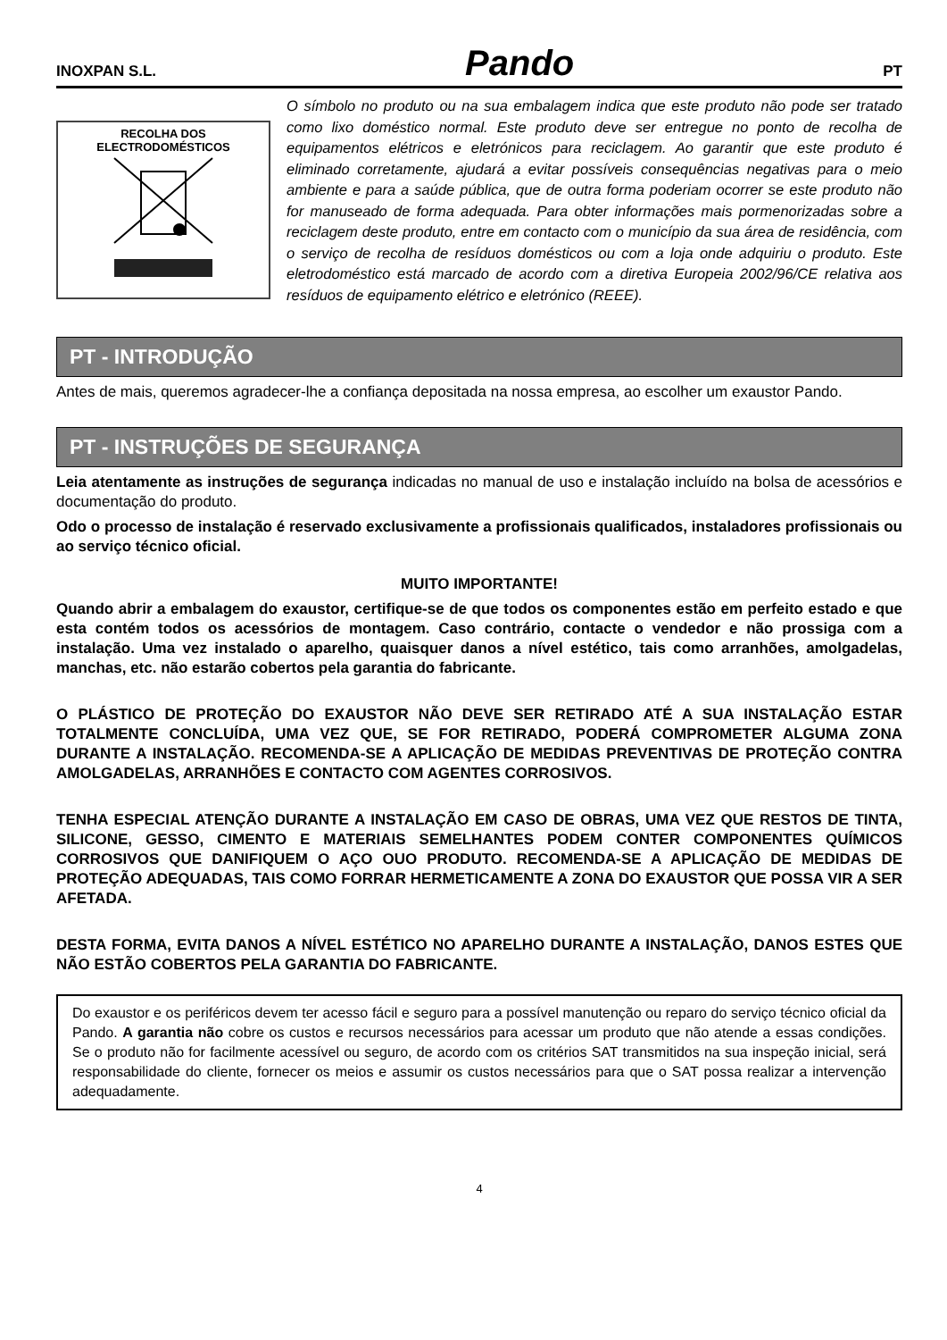INOXPAN S.L. Pando PT
RECOLHA DOS
ELECTRODOMÉSTICOS
O símbolo no produto ou na sua embalagem indica que este produto não pode ser tratado como lixo doméstico normal. Este produto deve ser entregue no ponto de recolha de equipamentos elétricos e eletrónicos para reciclagem. Ao garantir que este produto é eliminado corretamente, ajudará a evitar possíveis consequências negativas para o meio ambiente e para a saúde pública, que de outra forma poderiam ocorrer se este produto não for manuseado de forma adequada. Para obter informações mais pormenorizadas sobre a reciclagem deste produto, entre em contacto com o município da sua área de residência, com o serviço de recolha de resíduos domésticos ou com a loja onde adquiriu o produto. Este eletrodoméstico está marcado de acordo com a diretiva Europeia 2002/96/CE relativa aos resíduos de equipamento elétrico e eletrónico (REEE).
PT - INTRODUÇÃO
Antes de mais, queremos agradecer-lhe a confiança depositada na nossa empresa, ao escolher um exaustor Pando.
PT - INSTRUÇÕES DE SEGURANÇA
Leia atentamente as instruções de segurança indicadas no manual de uso e instalação incluído na bolsa de acessórios e documentação do produto.
Odo o processo de instalação é reservado exclusivamente a profissionais qualificados, instaladores profissionais ou ao serviço técnico oficial.
MUITO IMPORTANTE!
Quando abrir a embalagem do exaustor, certifique-se de que todos os componentes estão em perfeito estado e que esta contém todos os acessórios de montagem. Caso contrário, contacte o vendedor e não prossiga com a instalação. Uma vez instalado o aparelho, quaisquer danos a nível estético, tais como arranhões, amolgadelas, manchas, etc. não estarão cobertos pela garantia do fabricante.
O PLÁSTICO DE PROTEÇÃO DO EXAUSTOR NÃO DEVE SER RETIRADO ATÉ A SUA INSTALAÇÃO ESTAR TOTALMENTE CONCLUÍDA, UMA VEZ QUE, SE FOR RETIRADO, PODERÁ COMPROMETER ALGUMA ZONA DURANTE A INSTALAÇÃO. RECOMENDA-SE A APLICAÇÃO DE MEDIDAS PREVENTIVAS DE PROTEÇÃO CONTRA AMOLGADELAS, ARRANHÕES E CONTACTO COM AGENTES CORROSIVOS.
TENHA ESPECIAL ATENÇÃO DURANTE A INSTALAÇÃO EM CASO DE OBRAS, UMA VEZ QUE RESTOS DE TINTA, SILICONE, GESSO, CIMENTO E MATERIAIS SEMELHANTES PODEM CONTER COMPONENTES QUÍMICOS CORROSIVOS QUE DANIFIQUEM O AÇO OUO PRODUTO. RECOMENDA-SE A APLICAÇÃO DE MEDIDAS DE PROTEÇÃO ADEQUADAS, TAIS COMO FORRAR HERMETICAMENTE A ZONA DO EXAUSTOR QUE POSSA VIR A SER AFETADA.
DESTA FORMA, EVITA DANOS A NÍVEL ESTÉTICO NO APARELHO DURANTE A INSTALAÇÃO, DANOS ESTES QUE NÃO ESTÃO COBERTOS PELA GARANTIA DO FABRICANTE.
Do exaustor e os periféricos devem ter acesso fácil e seguro para a possível manutenção ou reparo do serviço técnico oficial da Pando. A garantia não cobre os custos e recursos necessários para acessar um produto que não atende a essas condições. Se o produto não for facilmente acessível ou seguro, de acordo com os critérios SAT transmitidos na sua inspeção inicial, será responsabilidade do cliente, fornecer os meios e assumir os custos necessários para que o SAT possa realizar a intervenção adequadamente.
4